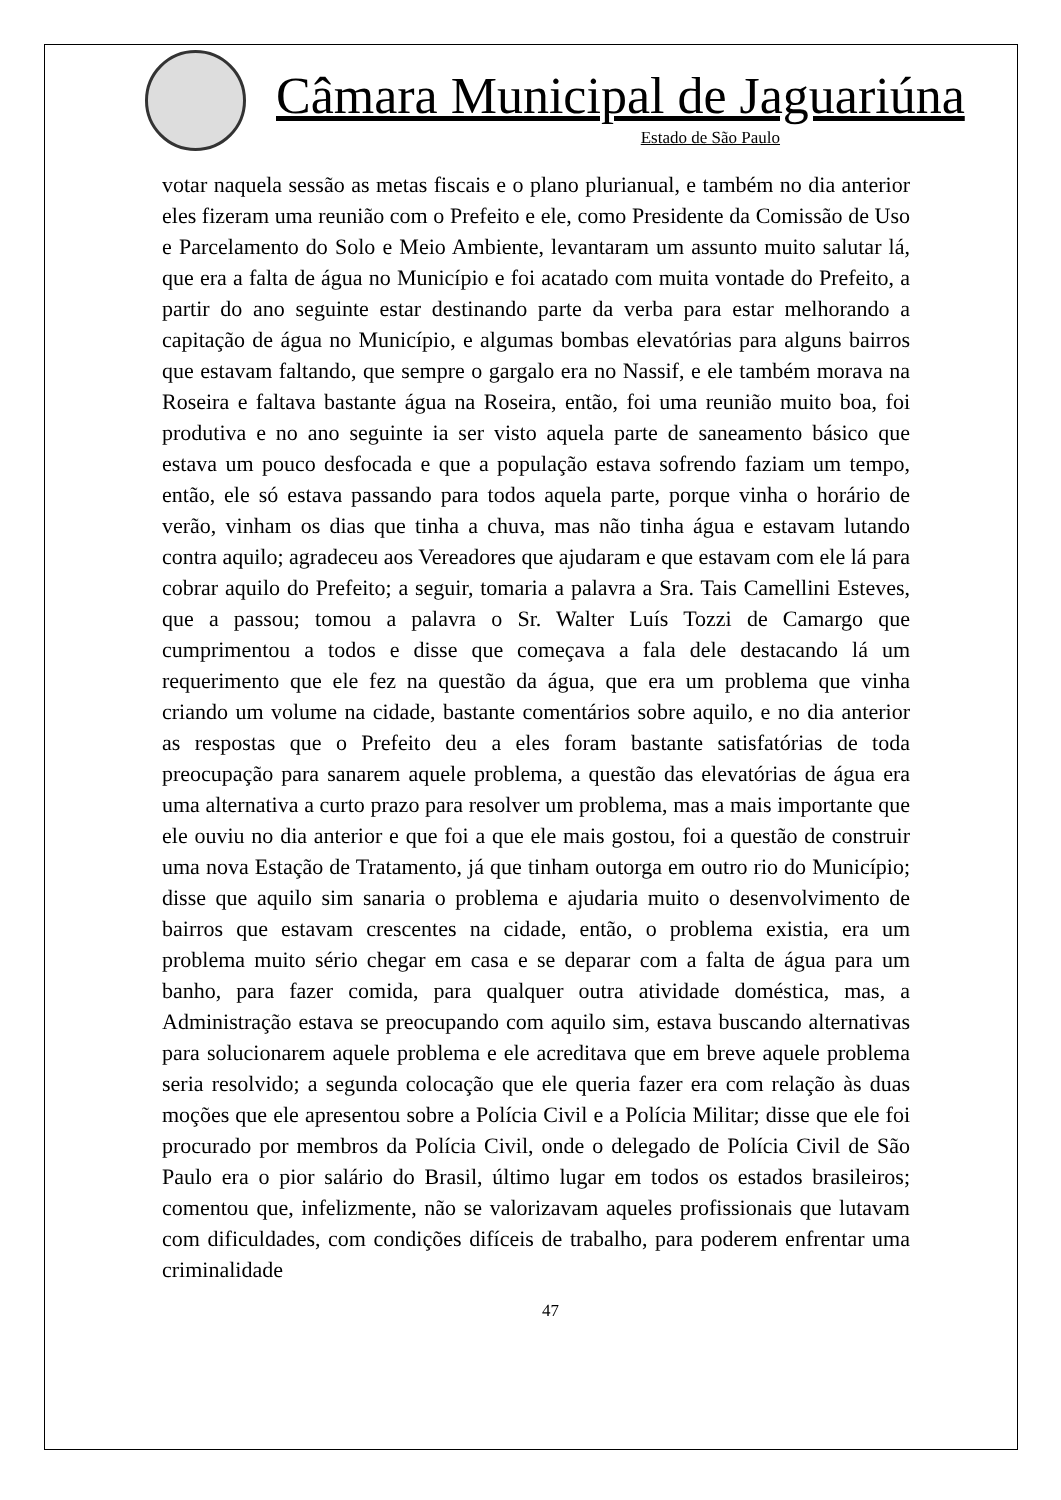Câmara Municipal de Jaguariúna
Estado de São Paulo
votar naquela sessão as metas fiscais e o plano plurianual, e também no dia anterior eles fizeram uma reunião com o Prefeito e ele, como Presidente da Comissão de Uso e Parcelamento do Solo e Meio Ambiente, levantaram um assunto muito salutar lá, que era a falta de água no Município e foi acatado com muita vontade do Prefeito, a partir do ano seguinte estar destinando parte da verba para estar melhorando a capitação de água no Município, e algumas bombas elevatórias para alguns bairros que estavam faltando, que sempre o gargalo era no Nassif, e ele também morava na Roseira e faltava bastante água na Roseira, então, foi uma reunião muito boa, foi produtiva e no ano seguinte ia ser visto aquela parte de saneamento básico que estava um pouco desfocada e que a população estava sofrendo faziam um tempo, então, ele só estava passando para todos aquela parte, porque vinha o horário de verão, vinham os dias que tinha a chuva, mas não tinha água e estavam lutando contra aquilo; agradeceu aos Vereadores que ajudaram e que estavam com ele lá para cobrar aquilo do Prefeito; a seguir, tomaria a palavra a Sra. Tais Camellini Esteves, que a passou; tomou a palavra o Sr. Walter Luís Tozzi de Camargo que cumprimentou a todos e disse que começava a fala dele destacando lá um requerimento que ele fez na questão da água, que era um problema que vinha criando um volume na cidade, bastante comentários sobre aquilo, e no dia anterior as respostas que o Prefeito deu a eles foram bastante satisfatórias de toda preocupação para sanarem aquele problema, a questão das elevatórias de água era uma alternativa a curto prazo para resolver um problema, mas a mais importante que ele ouviu no dia anterior e que foi a que ele mais gostou, foi a questão de construir uma nova Estação de Tratamento, já que tinham outorga em outro rio do Município; disse que aquilo sim sanaria o problema e ajudaria muito o desenvolvimento de bairros que estavam crescentes na cidade, então, o problema existia, era um problema muito sério chegar em casa e se deparar com a falta de água para um banho, para fazer comida, para qualquer outra atividade doméstica, mas, a Administração estava se preocupando com aquilo sim, estava buscando alternativas para solucionarem aquele problema e ele acreditava que em breve aquele problema seria resolvido; a segunda colocação que ele queria fazer era com relação às duas moções que ele apresentou sobre a Polícia Civil e a Polícia Militar; disse que ele foi procurado por membros da Polícia Civil, onde o delegado de Polícia Civil de São Paulo era o pior salário do Brasil, último lugar em todos os estados brasileiros; comentou que, infelizmente, não se valorizavam aqueles profissionais que lutavam com dificuldades, com condições difíceis de trabalho, para poderem enfrentar uma criminalidade
47